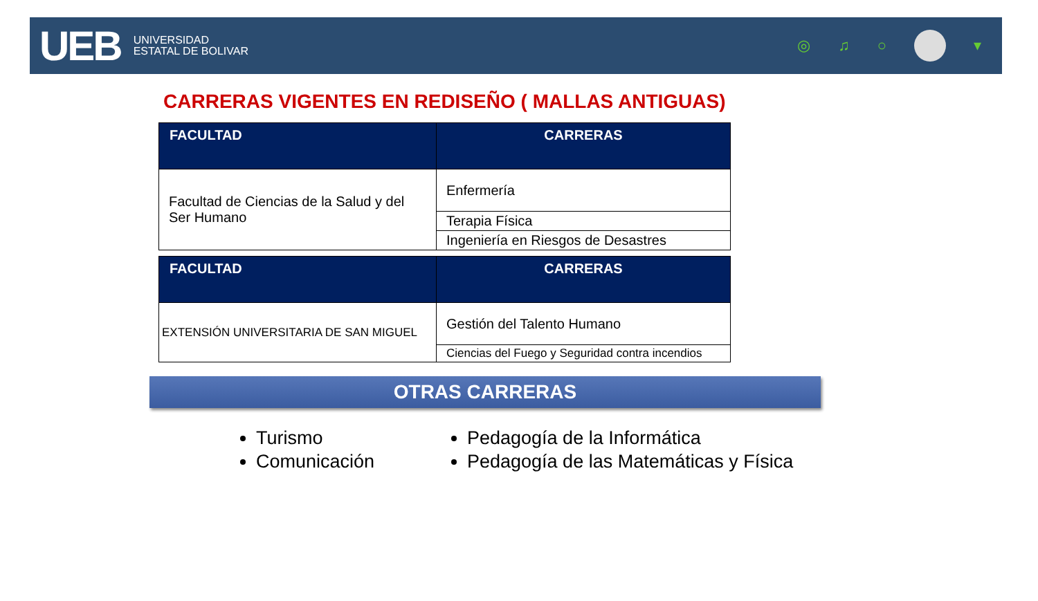UEB UNIVERSIDAD
ESTATAL DE BOLIVAR
◎ ♫ ○ ▾
CARRERAS VIGENTES EN REDISEÑO ( MALLAS ANTIGUAS)
| FACULTAD | CARRERAS |
| --- | --- |
| Facultad de Ciencias de la Salud y del Ser Humano | Enfermería |
| | Terapia Física |
| | Ingeniería en Riesgos de Desastres |
| FACULTAD | CARRERAS |
| --- | --- |
| EXTENSIÓN UNIVERSITARIA DE SAN MIGUEL | Gestión del Talento Humano |
| | Ciencias del Fuego y Seguridad contra incendios |
OTRAS CARRERAS
Turismo
Comunicación
Pedagogía de la Informática
Pedagogía de las Matemáticas y Física